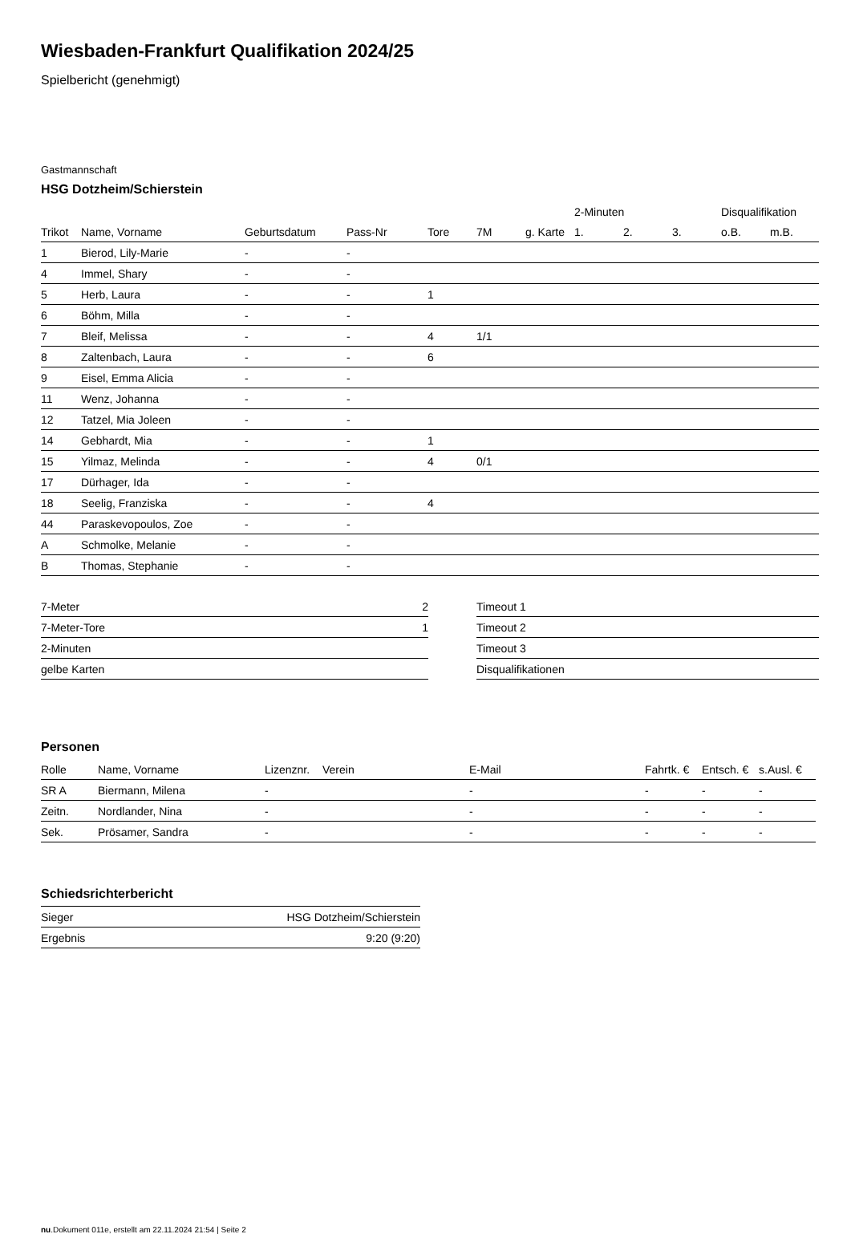Wiesbaden-Frankfurt Qualifikation 2024/25
Spielbericht (genehmigt)
Gastmannschaft
HSG Dotzheim/Schierstein
| | | | | | | | 2-Minuten | | | Disqualifikation | |
| --- | --- | --- | --- | --- | --- | --- | --- | --- | --- | --- | --- |
| Trikot | Name, Vorname | Geburtsdatum | Pass-Nr | Tore | 7M | g. Karte | 1. | 2. | 3. | o.B. | m.B. |
| 1 | Bierod, Lily-Marie | - | - | | | | | | | | |
| 4 | Immel, Shary | - | - | | | | | | | | |
| 5 | Herb, Laura | - | - | 1 | | | | | | | |
| 6 | Böhm, Milla | - | - | | | | | | | | |
| 7 | Bleif, Melissa | - | - | 4 | 1/1 | | | | | | |
| 8 | Zaltenbach, Laura | - | - | 6 | | | | | | | |
| 9 | Eisel, Emma Alicia | - | - | | | | | | | | |
| 11 | Wenz, Johanna | - | - | | | | | | | | |
| 12 | Tatzel, Mia Joleen | - | - | | | | | | | | |
| 14 | Gebhardt, Mia | - | - | 1 | | | | | | | |
| 15 | Yilmaz, Melinda | - | - | 4 | 0/1 | | | | | | |
| 17 | Dürhager, Ida | - | - | | | | | | | | |
| 18 | Seelig, Franziska | - | - | 4 | | | | | | | |
| 44 | Paraskevopoulos, Zoe | - | - | | | | | | | | |
| A | Schmolke, Melanie | - | - | | | | | | | | |
| B | Thomas, Stephanie | - | - | | | | | | | | |
| 7-Meter | 2 |
| 7-Meter-Tore | 1 |
| 2-Minuten | |
| gelbe Karten | |
| Timeout 1 |
| Timeout 2 |
| Timeout 3 |
| Disqualifikationen |
Personen
| Rolle | Name, Vorname | Lizenznr. | Verein | E-Mail | Fahrtk. € | Entsch. € | s.Ausl. € |
| --- | --- | --- | --- | --- | --- | --- | --- |
| SR A | Biermann, Milena | - | | - | - | - | - |
| Zeitn. | Nordlander, Nina | - | | - | - | - | - |
| Sek. | Prösamer, Sandra | - | | - | - | - | - |
Schiedsrichterbericht
| Sieger | HSG Dotzheim/Schierstein |
| Ergebnis | 9:20 (9:20) |
nu.Dokument 011e, erstellt am 22.11.2024 21:54 | Seite 2